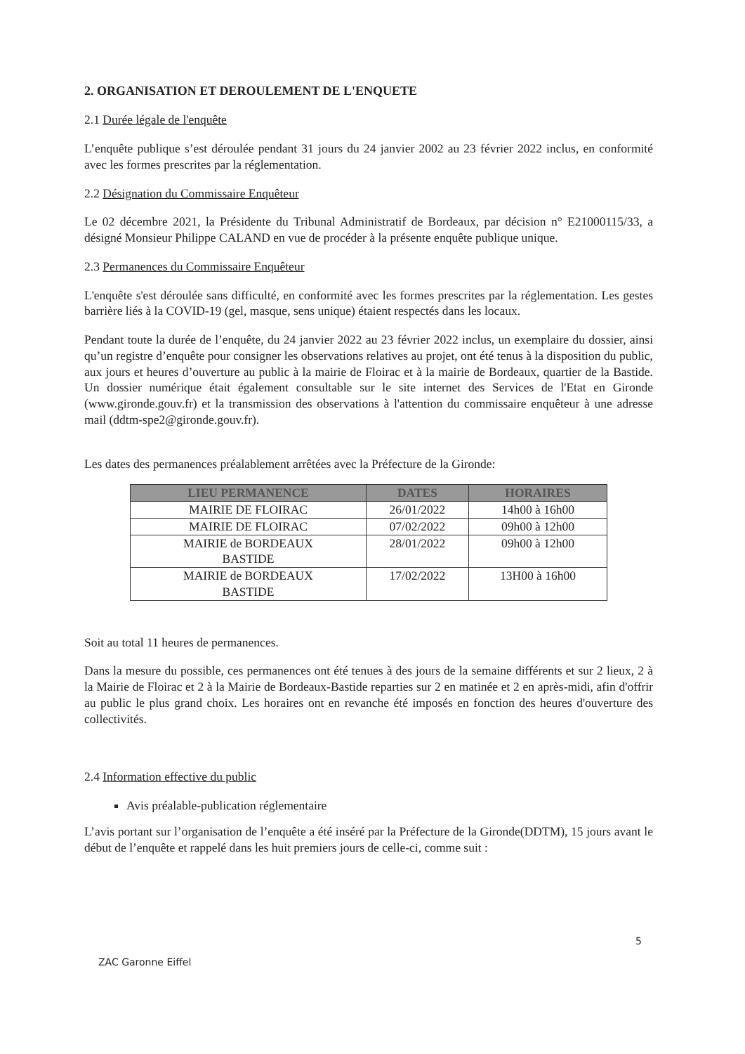2. ORGANISATION ET DEROULEMENT DE L'ENQUETE
2.1 Durée légale de l'enquête
L’enquête publique s’est déroulée pendant 31 jours du 24 janvier 2002 au 23 février 2022 inclus, en conformité avec les formes prescrites par la réglementation.
2.2 Désignation du Commissaire Enquêteur
Le 02 décembre 2021, la Présidente du Tribunal Administratif de Bordeaux, par décision n° E21000115/33, a désigné Monsieur Philippe CALAND en vue de procéder à la présente enquête publique unique.
2.3 Permanences du Commissaire Enquêteur
L'enquête s'est déroulée sans difficulté, en conformité avec les formes prescrites par la réglementation. Les gestes barrière liés à la COVID-19 (gel, masque, sens unique) étaient respectés dans les locaux.
Pendant toute la durée de l’enquête, du 24 janvier 2022 au 23 février 2022 inclus, un exemplaire du dossier, ainsi qu’un registre d’enquête pour consigner les observations relatives au projet, ont été tenus à la disposition du public, aux jours et heures d’ouverture au public à la mairie de Floirac et à la mairie de Bordeaux, quartier de la Bastide. Un dossier numérique était également consultable sur le site internet des Services de l'Etat en Gironde (www.gironde.gouv.fr) et la transmission des observations à l'attention du commissaire enquêteur à une adresse mail (ddtm-spe2@gironde.gouv.fr).
Les dates des permanences préalablement arrêtées avec la Préfecture de la Gironde:
| LIEU PERMANENCE | DATES | HORAIRES |
| --- | --- | --- |
| MAIRIE DE FLOIRAC | 26/01/2022 | 14h00 à 16h00 |
| MAIRIE DE FLOIRAC | 07/02/2022 | 09h00 à 12h00 |
| MAIRIE de BORDEAUX BASTIDE | 28/01/2022 | 09h00 à 12h00 |
| MAIRIE de BORDEAUX BASTIDE | 17/02/2022 | 13H00 à 16h00 |
Soit au total 11 heures de permanences.
Dans la mesure du possible, ces permanences ont été tenues à des jours de la semaine différents et sur 2 lieux, 2 à la Mairie de Floirac et 2 à la Mairie de Bordeaux-Bastide reparties sur 2 en matinée et 2 en après-midi, afin d'offrir au public le plus grand choix. Les horaires ont en revanche été imposés en fonction des heures d'ouverture des collectivités.
2.4 Information effective du public
Avis préalable-publication réglementaire
L’avis portant sur l’organisation de l’enquête a été inséré par la Préfecture de la Gironde(DDTM), 15 jours avant le début de l’enquête et rappelé dans les huit premiers jours de celle-ci, comme suit :
5
ZAC Garonne Eiffel